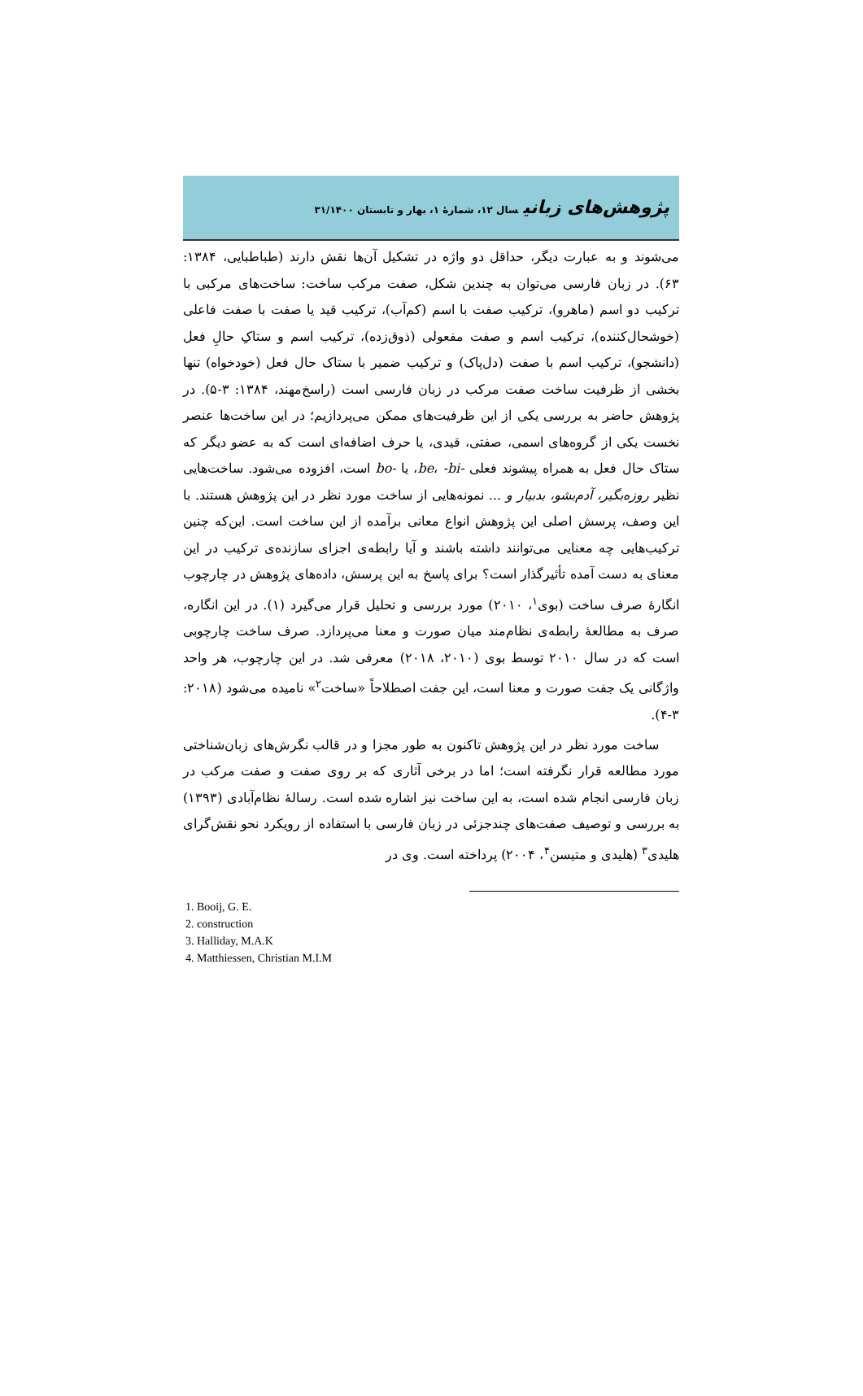پژوهش‌های زبانیسال ۱۲، شمارۀ ۱، بهار و تابستان ۳۱/۱۴۰۰
می‌شوند و به عبارت دیگر، حداقل دو واژه در تشکیل آن‌ها نقش دارند (طباطبایی، ۱۳۸۴: ۶۳). در زبان فارسی می‌توان به چندین شکل، صفت مرکب ساخت: ساخت‌های مرکبی با ترکیب دو اسم (ماهرو)، ترکیب صفت با اسم (کم‌آب)، ترکیب قید یا صفت با صفت فاعلی (خوشحال‌کننده)، ترکیب اسم و صفت مفعولی (ذوق‌زده)، ترکیب اسم و ستاکِ حالِ فعل (دانشجو)، ترکیب اسم با صفت (دل‌پاک) و ترکیب ضمیر با ستاک حال فعل (خودخواه) تنها بخشی از ظرفیت ساخت صفت مرکب در زبان فارسی است (راسخ‌مهند، ۱۳۸۴: ۳-۵). در پژوهش حاضر به بررسی یکی از این ظرفیت‌های ممکن می‌پردازیم؛ در این ساخت‌ها عنصر نخست یکی از گروه‌های اسمی، صفتی، قیدی، یا حرف اضافه‌ای است که به عضو دیگر که ستاک حال فعل به همراه پیشوند فعلی -be، -bi، یا -bo است، افزوده می‌شود. ساخت‌هایی نظیر روزه‌بگیر، آدم‌بشو، بدبیار و ... نمونه‌هایی از ساخت مورد نظر در این پژوهش هستند. با این وصف، پرسش اصلی این پژوهش انواع معانی برآمده از این ساخت است. این‌که چنین ترکیب‌هایی چه معنایی می‌توانند داشته باشند و آیا رابطه‌ی اجزای سازنده‌ی ترکیب در این معنای به دست آمده تأثیرگذار است؟ برای پاسخ به این پرسش، داده‌های پژوهش در چارچوب انگارۀ صرف ساخت (بوی<sup>۱</sup>، ۲۰۱۰) مورد بررسی و تحلیل قرار می‌گیرد (۱). در این انگاره، صرف به مطالعۀ رابطه‌ی نظام‌مند میان صورت و معنا می‌پردازد. صرف ساخت چارچوبی است که در سال ۲۰۱۰ توسط بوی (۲۰۱۰، ۲۰۱۸) معرفی شد. در این چارچوب، هر واحد واژگانی یک جفت صورت و معنا است، این جفت اصطلاحاً «ساخت<sup>۲</sup>» نامیده می‌شود (۲۰۱۸: ۳-۴).
ساخت مورد نظر در این پژوهش تاکنون به طور مجزا و در قالب نگرش‌های زبان‌شناختی مورد مطالعه قرار نگرفته است؛ اما در برخی آثاری که بر روی صفت و صفت مرکب در زبان فارسی انجام شده است، به این ساخت نیز اشاره شده است. رسالۀ نظام‌آبادی (۱۳۹۳) به بررسی و توصیف صفت‌های چندجزئی در زبان فارسی با استفاده از رویکرد نحو نقش‌گرای هلیدی<sup>۳</sup> (هلیدی و متیسن<sup>۴</sup>، ۲۰۰۴) پرداخته است. وی در
1. Booij, G. E.
2. construction
3. Halliday, M.A.K
4. Matthiessen, Christian M.I.M